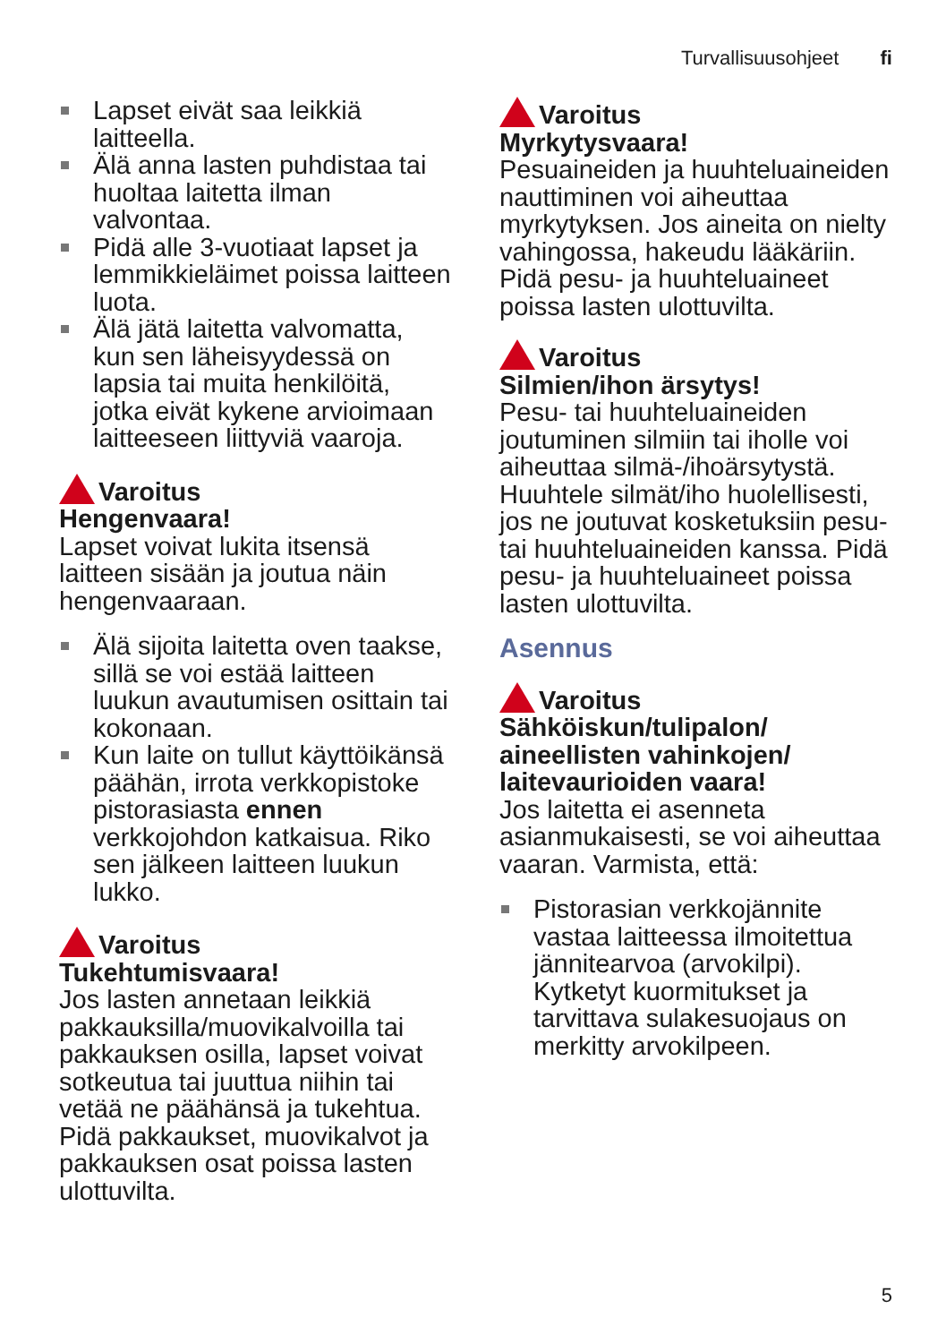Turvallisuusohjeet fi
Lapset eivät saa leikkiä laitteella.
Älä anna lasten puhdistaa tai huoltaa laitetta ilman valvontaa.
Pidä alle 3-vuotiaat lapset ja lemmikkieläimet poissa laitteen luota.
Älä jätä laitetta valvomatta, kun sen läheisyydessä on lapsia tai muita henkilöitä, jotka eivät kykene arvioimaan laitteeseen liittyviä vaaroja.
Varoitus
Hengenvaara!
Lapset voivat lukita itsensä laitteen sisään ja joutua näin hengenvaaraan.
Älä sijoita laitetta oven taakse, sillä se voi estää laitteen luukun avautumisen osittain tai kokonaan.
Kun laite on tullut käyttöikänsä päähän, irrota verkkopistoke pistorasiasta ennen verkkojohdon katkaisua. Riko sen jälkeen laitteen luukun lukko.
Varoitus
Tukehtumisvaara!
Jos lasten annetaan leikkiä pakkauksilla/muovikalvoilla tai pakkauksen osilla, lapset voivat sotkeutua tai juuttua niihin tai vetää ne päähänsä ja tukehtua. Pidä pakkaukset, muovikalvot ja pakkauksen osat poissa lasten ulottuvilta.
Varoitus
Myrkytysvaara!
Pesuaineiden ja huuhteluaineiden nauttiminen voi aiheuttaa myrkytyksen. Jos aineita on nielty vahingossa, hakeudu lääkäriin. Pidä pesu- ja huuhteluaineet poissa lasten ulottuvilta.
Varoitus
Silmien/ihon ärsytys!
Pesu- tai huuhteluaineiden joutuminen silmiin tai iholle voi aiheuttaa silmä-/ihoärsytystä. Huuhtele silmät/iho huolellisesti, jos ne joutuvat kosketuksiin pesu- tai huuhteluaineiden kanssa. Pidä pesu- ja huuhteluaineet poissa lasten ulottuvilta.
Asennus
Varoitus
Sähköiskun/tulipalon/ aineellisten vahinkojen/ laitevaurioiden vaara!
Jos laitetta ei asenneta asianmukaisesti, se voi aiheuttaa vaaran. Varmista, että:
Pistorasian verkkojännite vastaa laitteessa ilmoitettua jännitearvoa (arvokilpi). Kytketyt kuormitukset ja tarvittava sulakesuojaus on merkitty arvokilpeen.
5